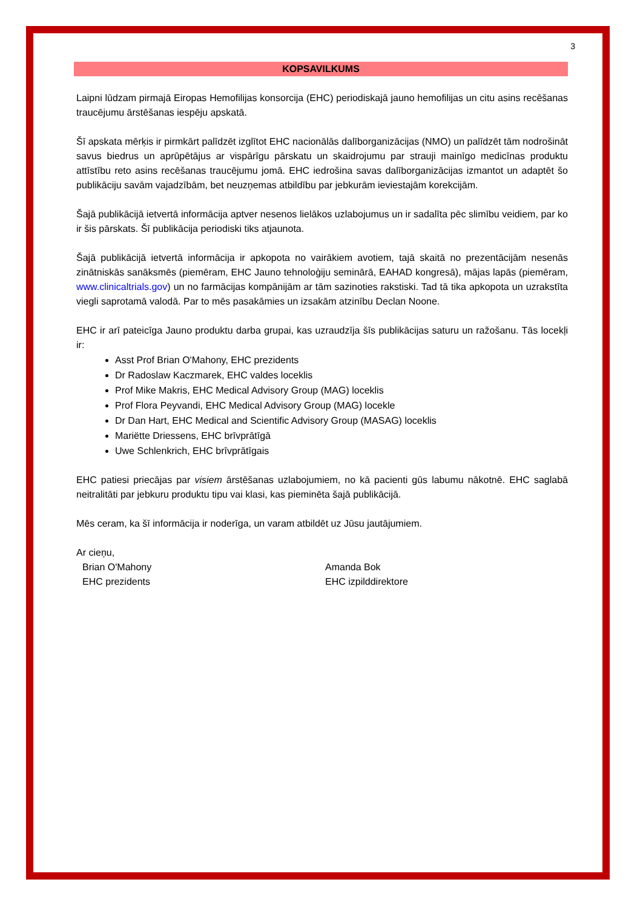3
KOPSAVILKUMS
Laipni lūdzam pirmajā Eiropas Hemofilijas konsorcija (EHC) periodiskajā jauno hemofilijas un citu asins recēšanas traucējumu ārstēšanas iespēju apskatā.
Šī apskata mērķis ir pirmkārt palīdzēt izglītot EHC nacionālās dalīborganizācijas (NMO) un palīdzēt tām nodrošināt savus biedrus un aprūpētājus ar vispārīgu pārskatu un skaidrojumu par strauji mainīgo medicīnas produktu attīstību reto asins recēšanas traucējumu jomā. EHC iedrošina savas dalīborganizācijas izmantot un adaptēt šo publikāciju savām vajadzībām, bet neuzņemas atbildību par jebkurām ieviestajām korekcijām.
Šajā publikācijā ietvertā informācija aptver nesenos lielākos uzlabojumus un ir sadalīta pēc slimību veidiem, par ko ir šis pārskats. Šī publikācija periodiski tiks atjaunota.
Šajā publikācijā ietvertā informācija ir apkopota no vairākiem avotiem, tajā skaitā no prezentācijām nesenās zinātniskās sanāksmēs (piemēram, EHC Jauno tehnoloģiju seminārā, EAHAD kongresā), mājas lapās (piemēram, www.clinicaltrials.gov) un no farmācijas kompānijām ar tām sazinoties rakstiski. Tad tā tika apkopota un uzrakstīta viegli saprotamā valodā. Par to mēs pasakāmies un izsakām atzinību Declan Noone.
EHC ir arī pateicīga Jauno produktu darba grupai, kas uzraudzīja šīs publikācijas saturu un ražošanu. Tās locekļi ir:
Asst Prof Brian O'Mahony, EHC prezidents
Dr Radoslaw Kaczmarek, EHC valdes loceklis
Prof Mike Makris, EHC Medical Advisory Group (MAG) loceklis
Prof Flora Peyvandi, EHC Medical Advisory Group (MAG) locekle
Dr Dan Hart, EHC Medical and Scientific Advisory Group (MASAG) loceklis
Mariëtte Driessens, EHC brīvprātīgā
Uwe Schlenkrich, EHC brīvprātīgais
EHC patiesi priecājas par visiem ārstēšanas uzlabojumiem, no kā pacienti gūs labumu nākotnē. EHC saglabā neitralitāti par jebkuru produktu tipu vai klasi, kas pieminēta šajā publikācijā.
Mēs ceram, ka šī informācija ir noderīga, un varam atbildēt uz Jūsu jautājumiem.
Ar cieņu,
Brian O'Mahony
EHC prezidents
Amanda Bok
EHC izpilddirektore